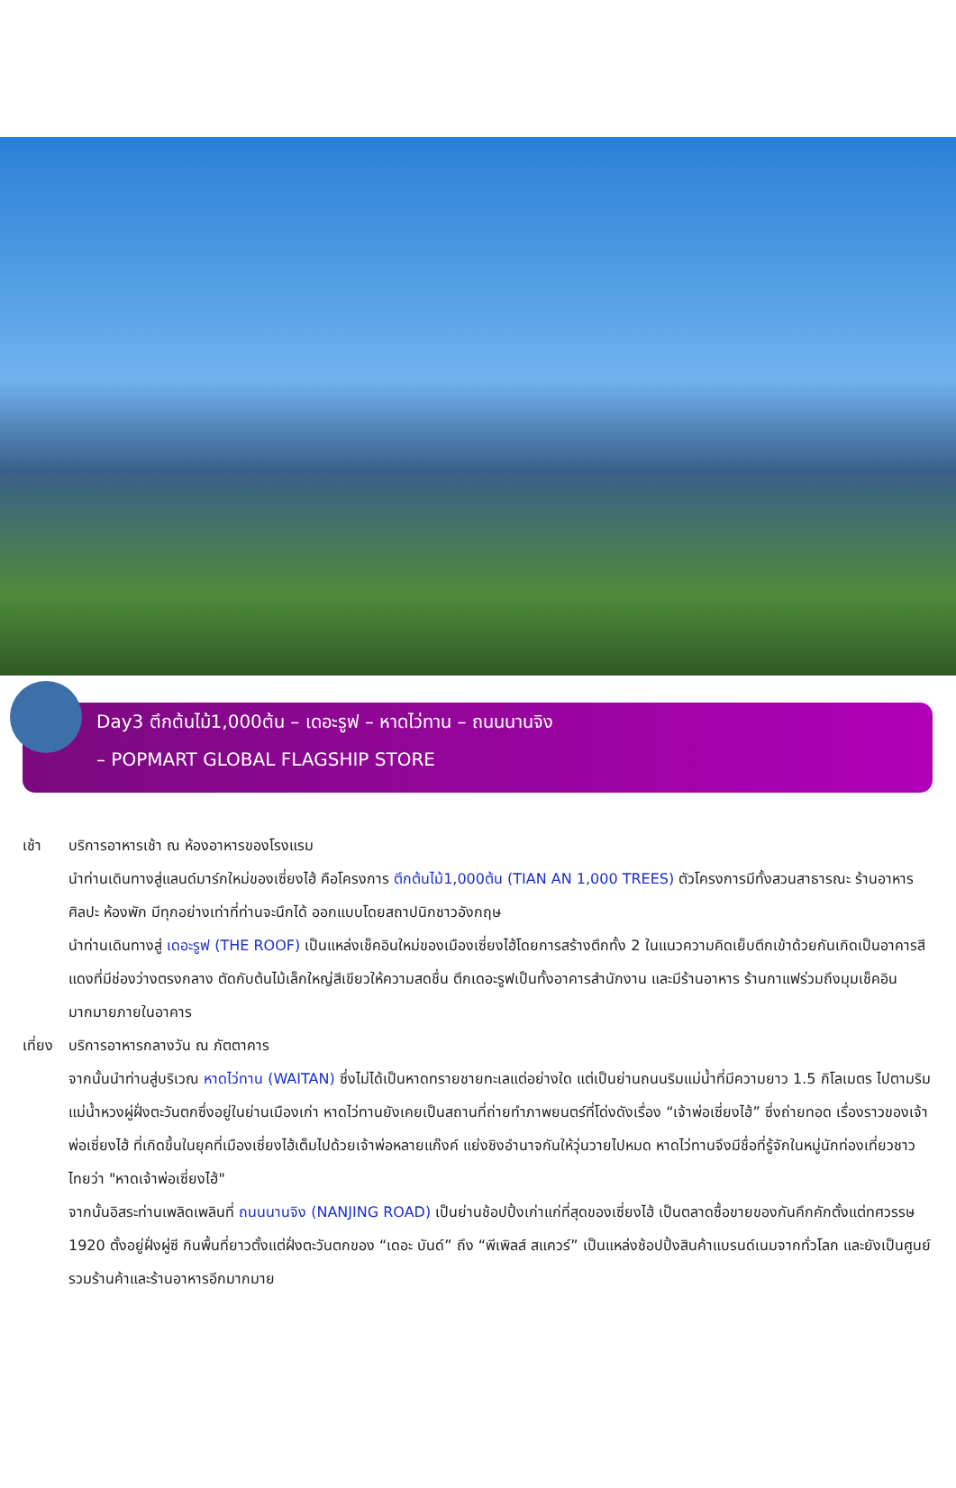Day3 ตึกต้นไม้1,000ต้น – เดอะรูฟ – หาดไว่ทาน – ถนนนานจิง
– POPMART GLOBAL FLAGSHIP STORE
เช้า บริการอาหารเช้า ณ ห้องอาหารของโรงแรม
นำท่านเดินทางสู่แลนด์มาร์กใหม่ของเซี่ยงไฮ้ คือโครงการ ตึกต้นไม้1,000ต้น (TIAN AN 1,000 TREES) ตัวโครงการมีทั้งสวนสาธารณะ ร้านอาหาร ศิลปะ ห้องพัก มีทุกอย่างเท่าที่ท่านจะนึกได้ ออกแบบโดยสถาปนิกชาวอังกฤษ
นำท่านเดินทางสู่ เดอะรูฟ (THE ROOF) เป็นแหล่งเช็คอินใหม่ของเมืองเซี่ยงไฮ้โดยการสร้างตึกทั้ง 2 ในแนวความคิดเย็บตึกเข้าด้วยกันเกิดเป็นอาคารสีแดงที่มีช่องว่างตรงกลาง ตัดกับต้นไม้เล็กใหญ่สีเขียวให้ความสดชื่น ตึกเดอะรูฟเป็นทั้งอาคารสำนักงาน และมีร้านอาหาร ร้านกาแฟร่วมถึงมุมเช็คอินมากมายภายในอาคาร
เที่ยง
บริการอาหารกลางวัน ณ ภัตตาคาร
จากนั้นนำท่านสู่บริเวณ หาดไว่ทาน (WAITAN) ซึ่งไม่ได้เป็นหาดทรายชายทะเลแต่อย่างใด แต่เป็นย่านถนนริมแม่น้ำที่มีความยาว 1.5 กิโลเมตร ไปตามริมแม่น้ำหวงผู่ฝั่งตะวันตกซึ่งอยู่ในย่านเมืองเก่า หาดไว่ทานยังเคยเป็นสถานที่ถ่ายทำภาพยนตร์ที่โด่งดังเรื่อง “เจ้าพ่อเซี่ยงไฮ้” ซึ่งถ่ายทอด เรื่องราวของเจ้าพ่อเซี่ยงไฮ้ ที่เกิดขึ้นในยุคที่เมืองเซี่ยงไฮ้เต็มไปด้วยเจ้าพ่อหลายแก๊งค์ แย่งชิงอำนาจกันให้วุ่นวายไปหมด หาดไว่ทานจึงมีชื่อที่รู้จักในหมู่นักท่องเที่ยวชาวไทยว่า "หาดเจ้าพ่อเซี่ยงไฮ้"
จากนั้นอิสระท่านเพลิดเพลินที่ ถนนนานจิง (NANJING ROAD) เป็นย่านช้อปปิ้งเก่าแก่ที่สุดของเซี่ยงไฮ้ เป็นตลาดซื้อขายของกันคึกคักตั้งแต่ทศวรรษ 1920 ตั้งอยู่ฝั่งผู่ซี กินพื้นที่ยาวตั้งแต่ฝั่งตะวันตกของ “เดอะ บันด์” ถึง “พีเพิลส์ สแควร์” เป็นแหล่งช้อปปิ้งสินค้าแบรนด์เนมจากทั่วโลก และยังเป็นศูนย์รวมร้านค้าและร้านอาหารอีกมากมาย